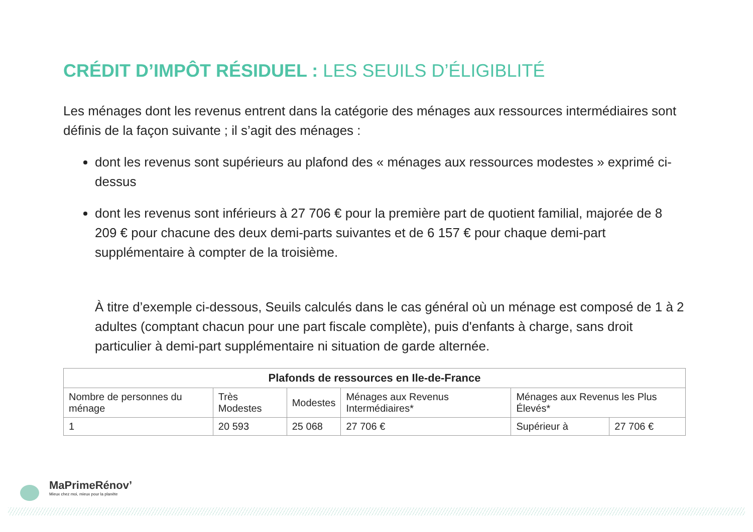CRÉDIT D’IMPÔT RÉSIDUEL : LES SEUILS D’ÉLIGIBLITÉ
Les ménages dont les revenus entrent dans la catégorie des ménages aux ressources intermédiaires sont définis de la façon suivante ; il s’agit des ménages :
dont les revenus sont supérieurs au plafond des « ménages aux ressources modestes » exprimé ci-dessus
dont les revenus sont inférieurs à 27 706 € pour la première part de quotient familial, majorée de 8 209 € pour chacune des deux demi-parts suivantes et de 6 157 € pour chaque demi-part supplémentaire à compter de la troisième.
À titre d’exemple ci-dessous, Seuils calculés dans le cas général où un ménage est composé de 1 à 2 adultes (comptant chacun pour une part fiscale complète), puis d'enfants à charge, sans droit particulier à demi-part supplémentaire ni situation de garde alternée.
| Plafonds de ressources en Ile-de-France | | | | | |
| --- | --- | --- | --- | --- | --- |
| Nombre de personnes du ménage | Très Modestes | Modestes | Ménages aux Revenus Intermédiaires* | Ménages aux Revenus les Plus Élevés* | |
| 1 | 20 593 | 25 068 | 27 706 € | Supérieur à | 27 706 € |
MaPrimeRénov’
Mieux chez moi, mieux pour la planète